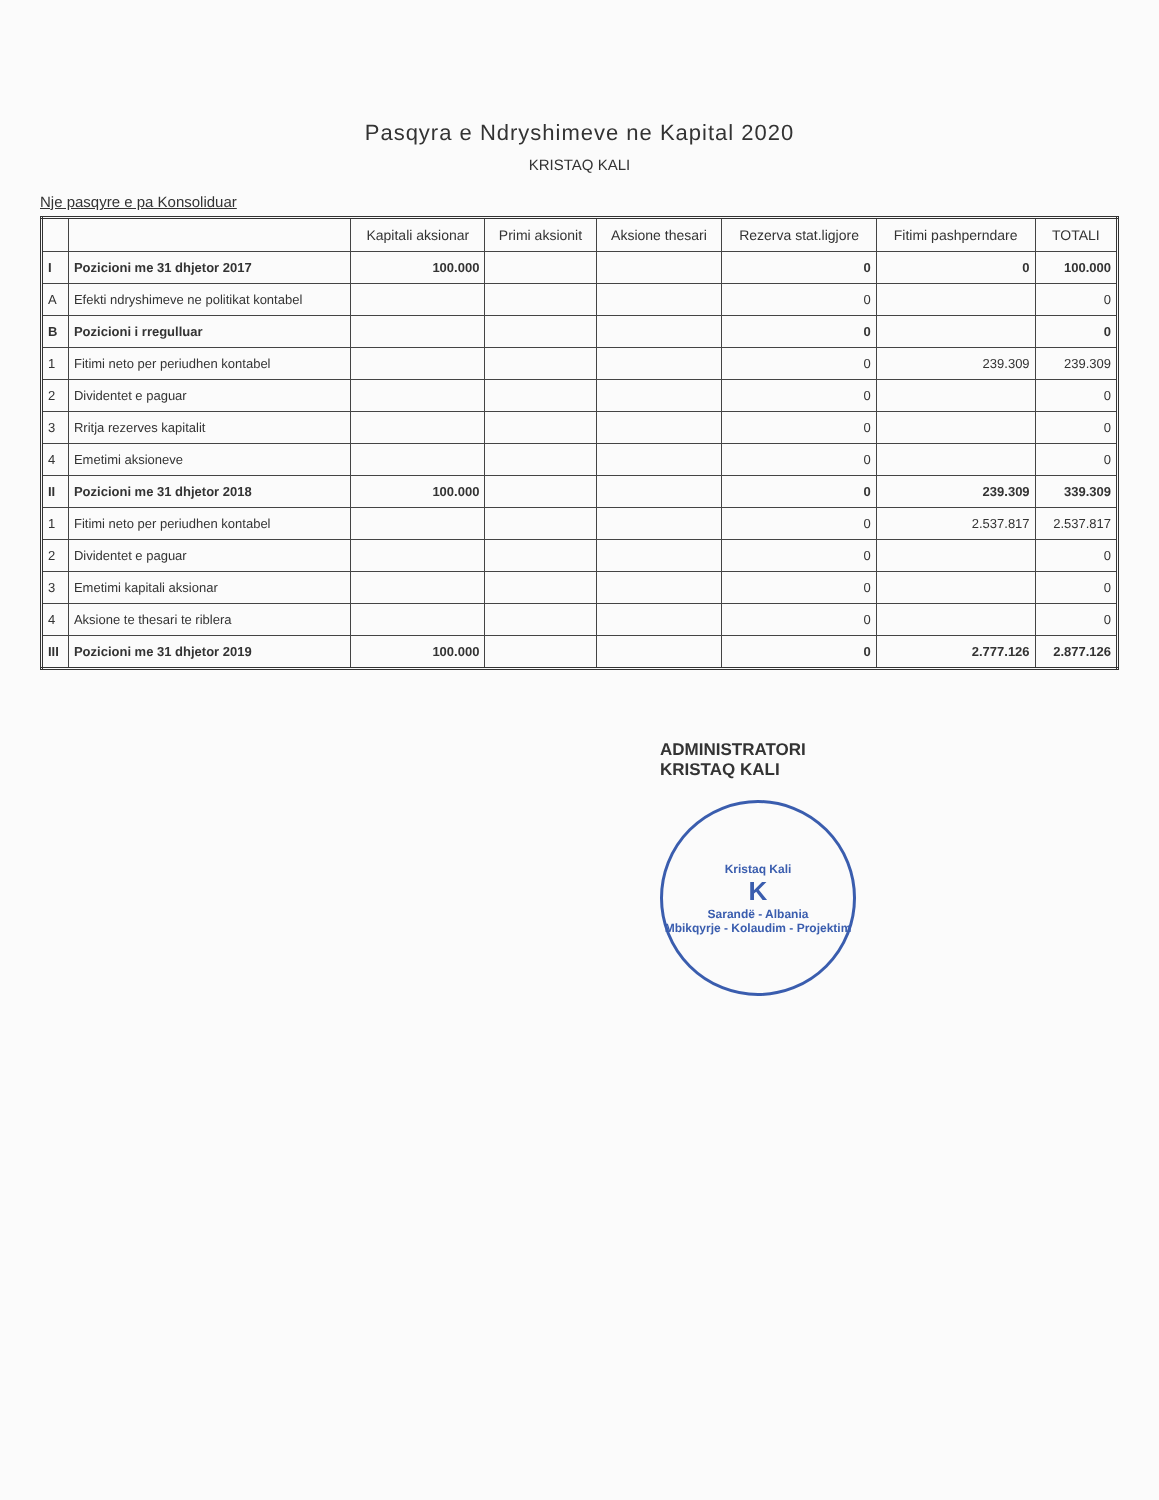Pasqyra e Ndryshimeve ne Kapital 2020
KRISTAQ KALI
Nje pasqyre e pa Konsoliduar
| | | Kapitali aksionar | Primi aksionit | Aksione thesari | Rezerva stat.ligjore | Fitimi pashperndare | TOTALI |
| --- | --- | --- | --- | --- | --- | --- | --- |
| I | Pozicioni me 31 dhjetor 2017 | 100.000 | | | 0 | 0 | 100.000 |
| A | Efekti ndryshimeve ne politikat kontabel | | | | 0 | | 0 |
| B | Pozicioni i rregulluar | | | | 0 | | 0 |
| 1 | Fitimi neto per periudhen kontabel | | | | 0 | 239.309 | 239.309 |
| 2 | Dividentet e paguar | | | | 0 | | 0 |
| 3 | Rritja rezerves kapitalit | | | | 0 | | 0 |
| 4 | Emetimi aksioneve | | | | 0 | | 0 |
| II | Pozicioni me 31 dhjetor 2018 | 100.000 | | | 0 | 239.309 | 339.309 |
| 1 | Fitimi neto per periudhen kontabel | | | | 0 | 2.537.817 | 2.537.817 |
| 2 | Dividentet e paguar | | | | 0 | | 0 |
| 3 | Emetimi kapitali aksionar | | | | 0 | | 0 |
| 4 | Aksione te thesari te riblera | | | | 0 | | 0 |
| III | Pozicioni me 31 dhjetor 2019 | 100.000 | | | 0 | 2.777.126 | 2.877.126 |
ADMINISTRATORI
KRISTAQ KALI
Kristaq Kali
K
Sarandë - Albania
Mbikqyrje - Kolaudim - Projektim